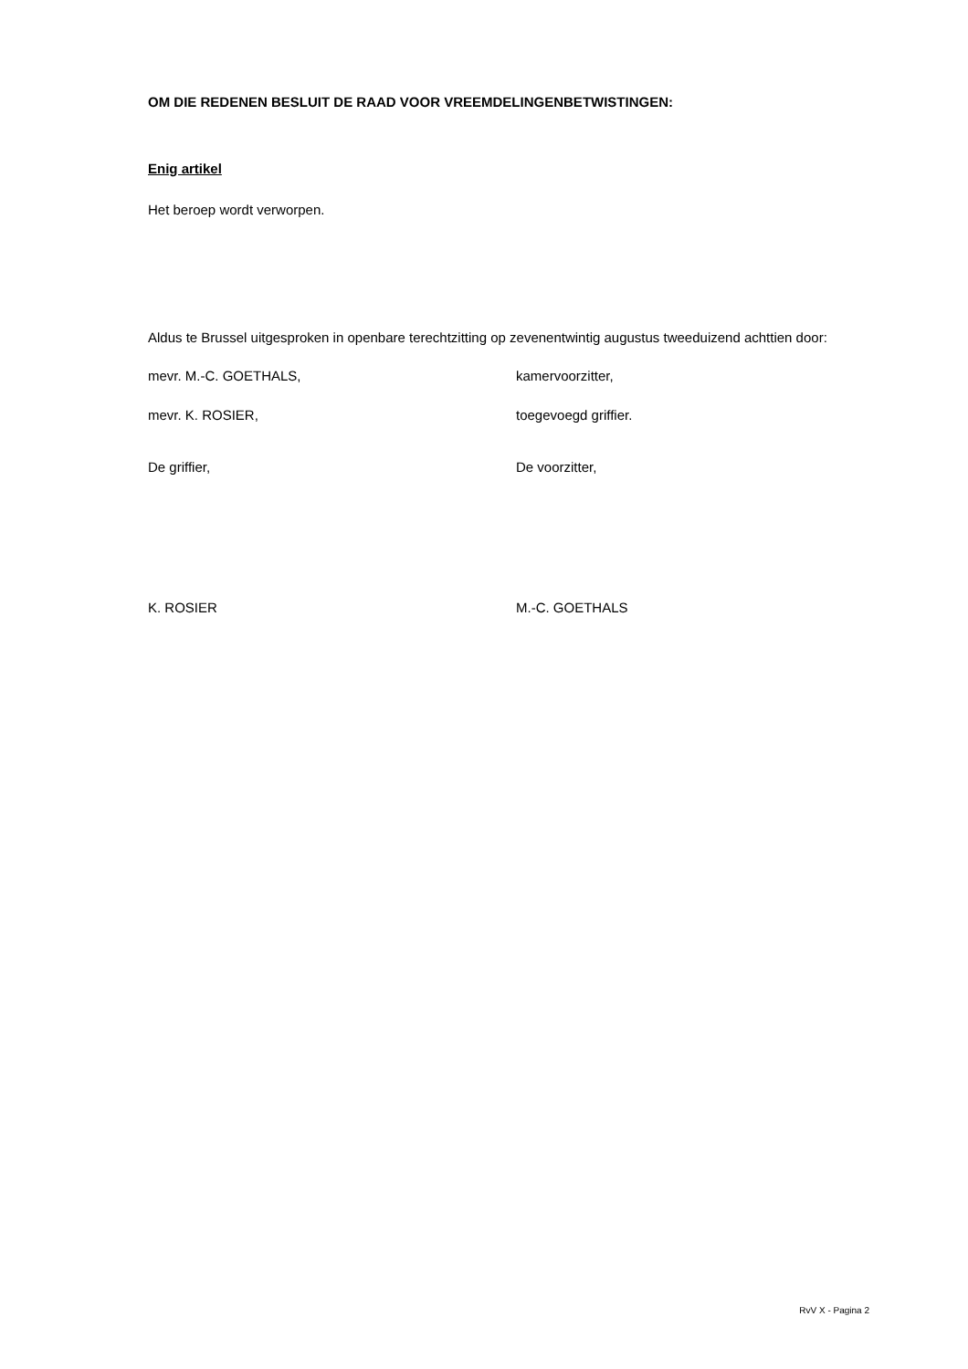OM DIE REDENEN BESLUIT DE RAAD VOOR VREEMDELINGENBETWISTINGEN:
Enig artikel
Het beroep wordt verworpen.
Aldus te Brussel uitgesproken in openbare terechtzitting op zevenentwintig augustus tweeduizend achttien door:
mevr. M.-C. GOETHALS, kamervoorzitter,
mevr. K. ROSIER, toegevoegd griffier.
De griffier, De voorzitter,
K. ROSIER M.-C. GOETHALS
RvV X - Pagina 2